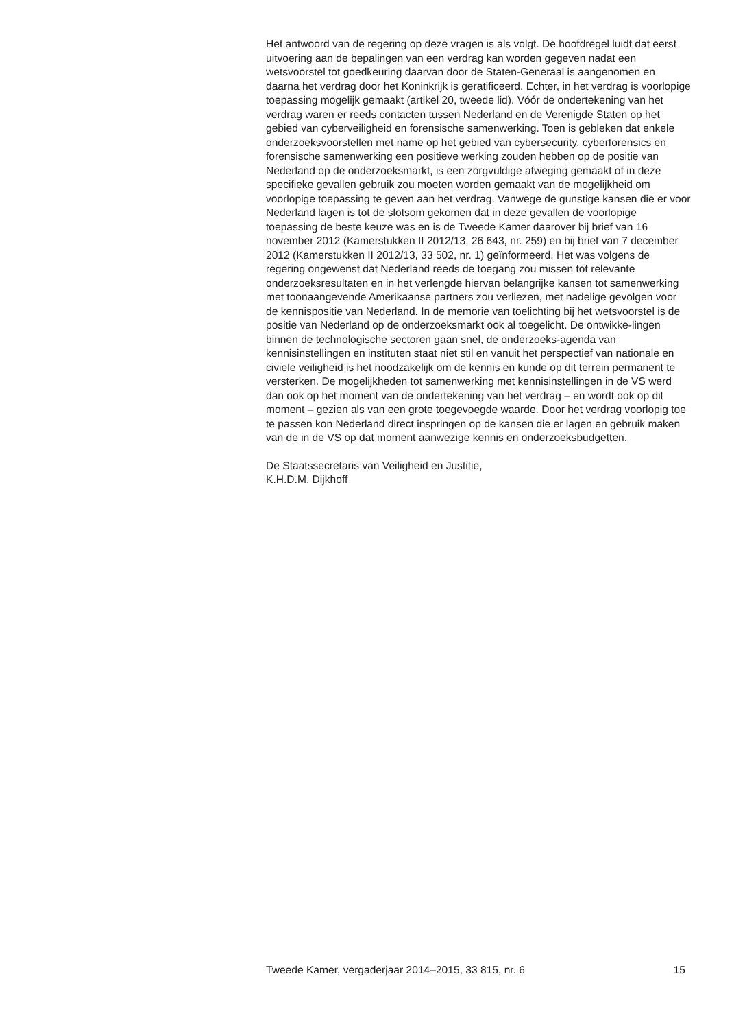Het antwoord van de regering op deze vragen is als volgt. De hoofdregel luidt dat eerst uitvoering aan de bepalingen van een verdrag kan worden gegeven nadat een wetsvoorstel tot goedkeuring daarvan door de Staten-Generaal is aangenomen en daarna het verdrag door het Koninkrijk is geratificeerd. Echter, in het verdrag is voorlopige toepassing mogelijk gemaakt (artikel 20, tweede lid). Vóór de ondertekening van het verdrag waren er reeds contacten tussen Nederland en de Verenigde Staten op het gebied van cyberveiligheid en forensische samenwerking. Toen is gebleken dat enkele onderzoeksvoorstellen met name op het gebied van cybersecurity, cyberforensics en forensische samenwerking een positieve werking zouden hebben op de positie van Nederland op de onderzoeksmarkt, is een zorgvuldige afweging gemaakt of in deze specifieke gevallen gebruik zou moeten worden gemaakt van de mogelijkheid om voorlopige toepassing te geven aan het verdrag. Vanwege de gunstige kansen die er voor Nederland lagen is tot de slotsom gekomen dat in deze gevallen de voorlopige toepassing de beste keuze was en is de Tweede Kamer daarover bij brief van 16 november 2012 (Kamerstukken II 2012/13, 26 643, nr. 259) en bij brief van 7 december 2012 (Kamerstukken II 2012/13, 33 502, nr. 1) geïnformeerd. Het was volgens de regering ongewenst dat Nederland reeds de toegang zou missen tot relevante onderzoeksresultaten en in het verlengde hiervan belangrijke kansen tot samenwerking met toonaangevende Amerikaanse partners zou verliezen, met nadelige gevolgen voor de kennispositie van Nederland. In de memorie van toelichting bij het wetsvoorstel is de positie van Nederland op de onderzoeksmarkt ook al toegelicht. De ontwikke-lingen binnen de technologische sectoren gaan snel, de onderzoeks-agenda van kennisinstellingen en instituten staat niet stil en vanuit het perspectief van nationale en civiele veiligheid is het noodzakelijk om de kennis en kunde op dit terrein permanent te versterken. De mogelijkheden tot samenwerking met kennisinstellingen in de VS werd dan ook op het moment van de ondertekening van het verdrag – en wordt ook op dit moment – gezien als van een grote toegevoegde waarde. Door het verdrag voorlopig toe te passen kon Nederland direct inspringen op de kansen die er lagen en gebruik maken van de in de VS op dat moment aanwezige kennis en onderzoeksbudgetten.
De Staatssecretaris van Veiligheid en Justitie,
K.H.D.M. Dijkhoff
Tweede Kamer, vergaderjaar 2014–2015, 33 815, nr. 6 15